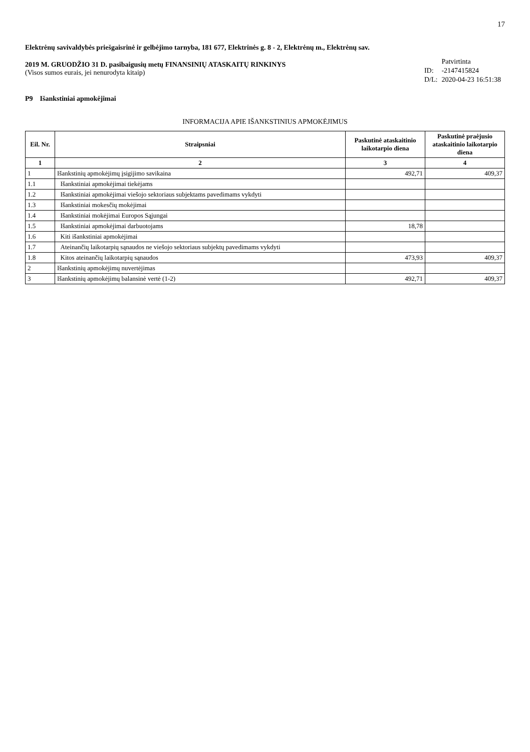17
Elektrėnų savivaldybės priešgaisrinė ir gelbėjimo tarnyba, 181 677, Elektrinės g. 8 - 2, Elektrėnų m., Elektrėnų sav.
2019 M. GRUODŽIO 31 D. pasibaigusių metų FINANSINIŲ ATASKAITŲ RINKINYS
(Visos sumos eurais, jei nenurodyta kitaip)
| | Patvirtinta |
| ID: | -2147415824 |
| D/L: | 2020-04-23 16:51:38 |
P9 Išankstiniai apmokėjimai
INFORMACIJA APIE IŠANKSTINIUS APMOKĖJIMUS
| Eil. Nr. | Straipsniai | Paskutinė ataskaitinio laikotarpio diena | Paskutinė praėjusio ataskaitinio laikotarpio diena |
| --- | --- | --- | --- |
| 1 | 2 | 3 | 4 |
| 1 | Išankstinių apmokėjimų įsigijimo savikaina | 492,71 | 409,37 |
| 1.1 | Išankstiniai apmokėjimai tiekėjams | | |
| 1.2 | Išankstiniai apmokėjimai viešojo sektoriaus subjektams pavedimams vykdyti | | |
| 1.3 | Išankstiniai mokesčių mokėjimai | | |
| 1.4 | Išankstiniai mokėjimai Europos Sąjungai | | |
| 1.5 | Išankstiniai apmokėjimai darbuotojams | 18,78 | |
| 1.6 | Kiti išankstiniai apmokėjimai | | |
| 1.7 | Ateinančių laikotarpių sąnaudos ne viešojo sektoriaus subjektų pavedimams vykdyti | | |
| 1.8 | Kitos ateinančių laikotarpių sąnaudos | 473,93 | 409,37 |
| 2 | Išankstinių apmokėjimų nuvertėjimas | | |
| 3 | Išankstinių apmokėjimų balansinė vertė (1-2) | 492,71 | 409,37 |